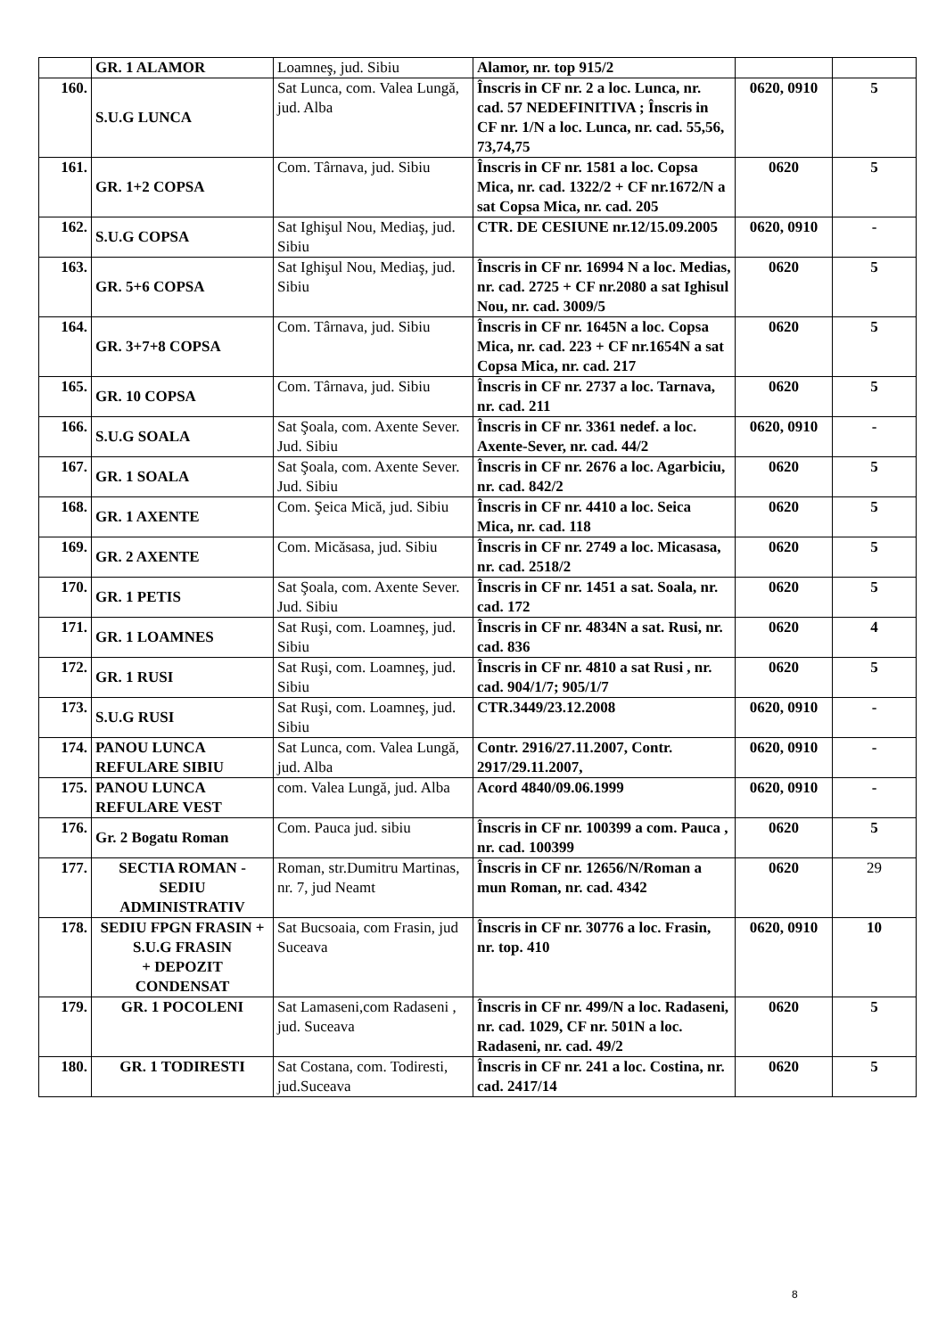| | GR. 1 ALAMOR | Loamneş, jud. Sibiu | Alamor, nr. top 915/2 | | |
| 160. | S.U.G LUNCA | Sat Lunca, com. Valea Lungă, jud. Alba | Înscris in CF nr. 2 a loc. Lunca, nr. cad. 57 NEDEFINITIVA ; Înscris in CF nr. 1/N a loc. Lunca, nr. cad. 55,56, 73,74,75 | 0620, 0910 | 5 |
| 161. | GR. 1+2 COPSA | Com. Târnava, jud. Sibiu | Înscris in CF nr. 1581 a loc. Copsa Mica, nr. cad. 1322/2 + CF nr.1672/N a sat Copsa Mica, nr. cad. 205 | 0620 | 5 |
| 162. | S.U.G COPSA | Sat Ighişul Nou, Mediaş, jud. Sibiu | CTR. DE CESIUNE nr.12/15.09.2005 | 0620, 0910 | - |
| 163. | GR. 5+6 COPSA | Sat Ighişul Nou, Mediaş, jud. Sibiu | Înscris in CF nr. 16994 N a loc. Medias, nr. cad. 2725 + CF nr.2080 a sat Ighisul Nou, nr. cad. 3009/5 | 0620 | 5 |
| 164. | GR. 3+7+8 COPSA | Com. Târnava, jud. Sibiu | Înscris in CF nr. 1645N a loc. Copsa Mica, nr. cad. 223 + CF nr.1654N a sat Copsa Mica, nr. cad. 217 | 0620 | 5 |
| 165. | GR. 10 COPSA | Com. Târnava, jud. Sibiu | Înscris in CF nr. 2737 a loc. Tarnava, nr. cad. 211 | 0620 | 5 |
| 166. | S.U.G SOALA | Sat Şoala, com. Axente Sever. Jud. Sibiu | Înscris in CF nr. 3361 nedef. a loc. Axente-Sever, nr. cad. 44/2 | 0620, 0910 | - |
| 167. | GR. 1 SOALA | Sat Şoala, com. Axente Sever. Jud. Sibiu | Înscris in CF nr. 2676 a loc. Agarbiciu, nr. cad. 842/2 | 0620 | 5 |
| 168. | GR. 1 AXENTE | Com. Şeica Mică, jud. Sibiu | Înscris in CF nr. 4410 a loc. Seica Mica, nr. cad. 118 | 0620 | 5 |
| 169. | GR. 2 AXENTE | Com. Micăsasa, jud. Sibiu | Înscris in CF nr. 2749 a loc. Micasasa, nr. cad. 2518/2 | 0620 | 5 |
| 170. | GR. 1 PETIS | Sat Şoala, com. Axente Sever. Jud. Sibiu | Înscris in CF nr. 1451 a sat. Soala, nr. cad. 172 | 0620 | 5 |
| 171. | GR. 1 LOAMNES | Sat Ruşi, com. Loamneş, jud. Sibiu | Înscris in CF nr. 4834N a sat. Rusi, nr. cad. 836 | 0620 | 4 |
| 172. | GR. 1 RUSI | Sat Ruşi, com. Loamneş, jud. Sibiu | Înscris in CF nr. 4810 a sat Rusi , nr. cad. 904/1/7; 905/1/7 | 0620 | 5 |
| 173. | S.U.G RUSI | Sat Ruşi, com. Loamneş, jud. Sibiu | CTR.3449/23.12.2008 | 0620, 0910 | - |
| 174. | PANOU LUNCA REFULARE SIBIU | Sat Lunca, com. Valea Lungă, jud. Alba | Contr. 2916/27.11.2007, Contr. 2917/29.11.2007, | 0620, 0910 | - |
| 175. | PANOU LUNCA REFULARE VEST | com. Valea Lungă, jud. Alba | Acord 4840/09.06.1999 | 0620, 0910 | - |
| 176. | Gr. 2 Bogatu Roman | Com. Pauca jud. sibiu | Înscris in CF nr. 100399 a com. Pauca , nr. cad. 100399 | 0620 | 5 |
| 177. | SECTIA ROMAN - SEDIU ADMINISTRATIV | Roman, str.Dumitru Martinas, nr. 7, jud Neamt | Înscris in CF nr. 12656/N/Roman a mun Roman, nr. cad. 4342 | 0620 | 29 |
| 178. | SEDIU FPGN FRASIN + S.U.G FRASIN + DEPOZIT CONDENSAT | Sat Bucsoaia, com Frasin, jud Suceava | Înscris in CF nr. 30776 a loc. Frasin, nr. top. 410 | 0620, 0910 | 10 |
| 179. | GR. 1 POCOLENI | Sat Lamaseni,com Radaseni , jud. Suceava | Înscris in CF nr. 499/N a loc. Radaseni, nr. cad. 1029, CF nr. 501N a loc. Radaseni, nr. cad. 49/2 | 0620 | 5 |
| 180. | GR. 1 TODIRESTI | Sat Costana, com. Todiresti, jud.Suceava | Înscris in CF nr. 241 a loc. Costina, nr. cad. 2417/14 | 0620 | 5 |
8